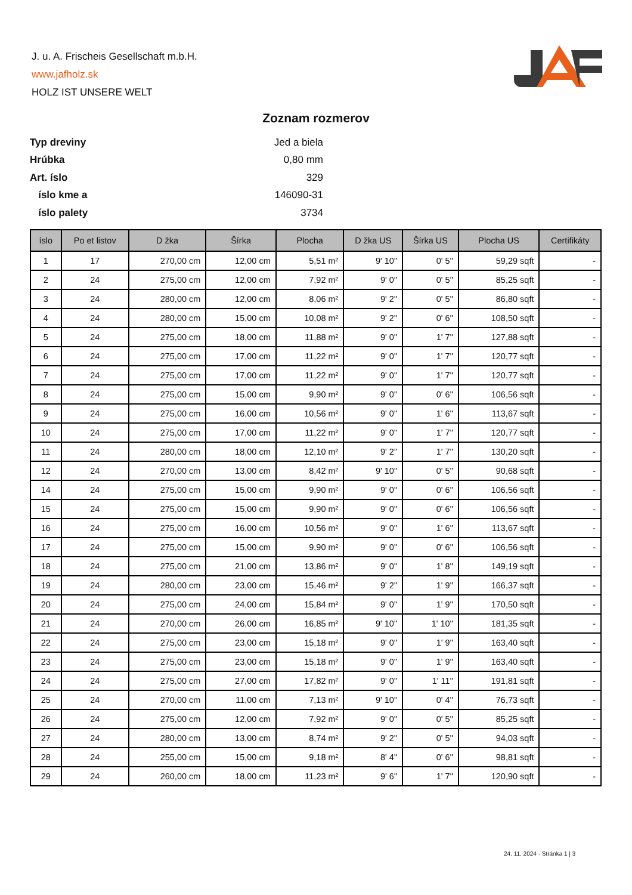J. u. A. Frischeis Gesellschaft m.b.H.
www.jafholz.sk
HOLZ IST UNSERE WELT
Zoznam rozmerov
| Typ dreviny | Jed a biela |
| Hrúbka | 0,80 mm |
| Art. íslo | 329 |
| íslo kme a | 146090-31 |
| íslo palety | 3734 |
| íslo | Po et listov | D žka | Šírka | Plocha | D žka US | Šírka US | Plocha US | Certifikáty |
| --- | --- | --- | --- | --- | --- | --- | --- | --- |
| 1 | 17 | 270,00 cm | 12,00 cm | 5,51 m² | 9' 10" | 0' 5" | 59,29 sqft | - |
| 2 | 24 | 275,00 cm | 12,00 cm | 7,92 m² | 9' 0" | 0' 5" | 85,25 sqft | - |
| 3 | 24 | 280,00 cm | 12,00 cm | 8,06 m² | 9' 2" | 0' 5" | 86,80 sqft | - |
| 4 | 24 | 280,00 cm | 15,00 cm | 10,08 m² | 9' 2" | 0' 6" | 108,50 sqft | - |
| 5 | 24 | 275,00 cm | 18,00 cm | 11,88 m² | 9' 0" | 1' 7" | 127,88 sqft | - |
| 6 | 24 | 275,00 cm | 17,00 cm | 11,22 m² | 9' 0" | 1' 7" | 120,77 sqft | - |
| 7 | 24 | 275,00 cm | 17,00 cm | 11,22 m² | 9' 0" | 1' 7" | 120,77 sqft | - |
| 8 | 24 | 275,00 cm | 15,00 cm | 9,90 m² | 9' 0" | 0' 6" | 106,56 sqft | - |
| 9 | 24 | 275,00 cm | 16,00 cm | 10,56 m² | 9' 0" | 1' 6" | 113,67 sqft | - |
| 10 | 24 | 275,00 cm | 17,00 cm | 11,22 m² | 9' 0" | 1' 7" | 120,77 sqft | - |
| 11 | 24 | 280,00 cm | 18,00 cm | 12,10 m² | 9' 2" | 1' 7" | 130,20 sqft | - |
| 12 | 24 | 270,00 cm | 13,00 cm | 8,42 m² | 9' 10" | 0' 5" | 90,68 sqft | - |
| 14 | 24 | 275,00 cm | 15,00 cm | 9,90 m² | 9' 0" | 0' 6" | 106,56 sqft | - |
| 15 | 24 | 275,00 cm | 15,00 cm | 9,90 m² | 9' 0" | 0' 6" | 106,56 sqft | - |
| 16 | 24 | 275,00 cm | 16,00 cm | 10,56 m² | 9' 0" | 1' 6" | 113,67 sqft | - |
| 17 | 24 | 275,00 cm | 15,00 cm | 9,90 m² | 9' 0" | 0' 6" | 106,56 sqft | - |
| 18 | 24 | 275,00 cm | 21,00 cm | 13,86 m² | 9' 0" | 1' 8" | 149,19 sqft | - |
| 19 | 24 | 280,00 cm | 23,00 cm | 15,46 m² | 9' 2" | 1' 9" | 166,37 sqft | - |
| 20 | 24 | 275,00 cm | 24,00 cm | 15,84 m² | 9' 0" | 1' 9" | 170,50 sqft | - |
| 21 | 24 | 270,00 cm | 26,00 cm | 16,85 m² | 9' 10" | 1' 10" | 181,35 sqft | - |
| 22 | 24 | 275,00 cm | 23,00 cm | 15,18 m² | 9' 0" | 1' 9" | 163,40 sqft | - |
| 23 | 24 | 275,00 cm | 23,00 cm | 15,18 m² | 9' 0" | 1' 9" | 163,40 sqft | - |
| 24 | 24 | 275,00 cm | 27,00 cm | 17,82 m² | 9' 0" | 1' 11" | 191,81 sqft | - |
| 25 | 24 | 270,00 cm | 11,00 cm | 7,13 m² | 9' 10" | 0' 4" | 76,73 sqft | - |
| 26 | 24 | 275,00 cm | 12,00 cm | 7,92 m² | 9' 0" | 0' 5" | 85,25 sqft | - |
| 27 | 24 | 280,00 cm | 13,00 cm | 8,74 m² | 9' 2" | 0' 5" | 94,03 sqft | - |
| 28 | 24 | 255,00 cm | 15,00 cm | 9,18 m² | 8' 4" | 0' 6" | 98,81 sqft | - |
| 29 | 24 | 260,00 cm | 18,00 cm | 11,23 m² | 9' 6" | 1' 7" | 120,90 sqft | - |
24. 11. 2024 - Stránka 1 | 3